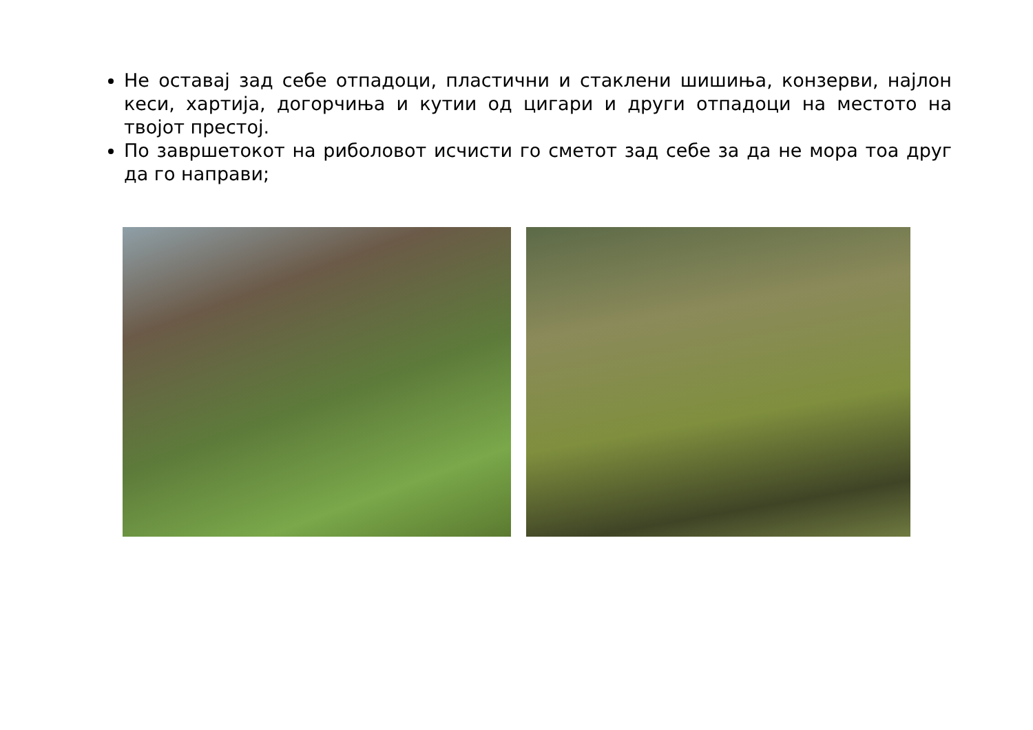Не оставај зад себе отпадоци, пластични и стаклени шишиња, конзерви, најлон кеси, хартија, догорчиња и кутии од цигари и други отпадоци на местото на твојот престој.
По завршетокот на риболовот исчисти го сметот зад себе за да не мора тоа друг да го направи;